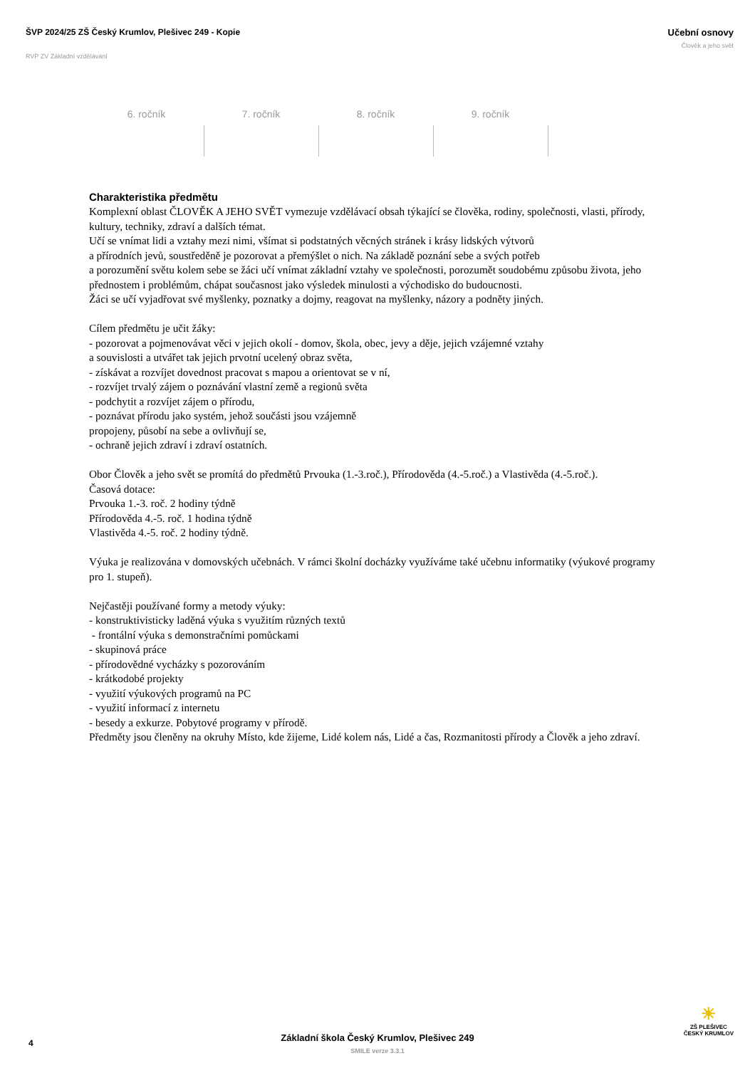ŠVP 2024/25 ZŠ Český Krumlov, Plešivec 249 - Kopie
RVP ZV Základní vzdělávání
Učební osnovy
Člověk a jeho svět
| 6. ročník | 7. ročník | 8. ročník | 9. ročník |
| --- | --- | --- | --- |
Charakteristika předmětu
Komplexní oblast ČLOVĚK A JEHO SVĚT vymezuje vzdělávací obsah týkající se člověka, rodiny, společnosti, vlasti, přírody, kultury, techniky, zdraví a dalších témat.
Učí se vnímat lidi a vztahy mezi nimi, všímat si podstatných věcných stránek i krásy lidských výtvorů
a přírodních jevů, soustředěně je pozorovat a přemýšlet o nich. Na základě poznání sebe a svých potřeb
a porozumění světu kolem sebe se žáci učí vnímat základní vztahy ve společnosti, porozumět soudobému způsobu života, jeho přednostem i problémům, chápat současnost jako výsledek minulosti a východisko do budoucnosti.
Žáci se učí vyjadřovat své myšlenky, poznatky a dojmy, reagovat na myšlenky, názory a podněty jiných.
Cílem předmětu je učit žáky:
- pozorovat a pojmenovávat věci v jejich okolí - domov, škola, obec, jevy a děje, jejich vzájemné vztahy
a souvislosti a utvářet tak jejich prvotní ucelený obraz světa,
- získávat a rozvíjet dovednost pracovat s mapou a orientovat se v ní,
- rozvíjet trvalý zájem o poznávání vlastní země a regionů světa
- podchytit a rozvíjet zájem o přírodu,
- poznávat přírodu jako systém, jehož součásti jsou vzájemně
propojeny, působí na sebe a ovlivňují se,
- ochraně jejich zdraví i zdraví ostatních.
Obor Člověk a jeho svět se promítá do předmětů Prvouka (1.-3.roč.), Přírodověda (4.-5.roč.) a Vlastivěda (4.-5.roč.).
Časová dotace:
Prvouka 1.-3. roč. 2 hodiny týdně
Přírodověda 4.-5. roč. 1 hodina týdně
Vlastivěda 4.-5. roč. 2 hodiny týdně.
Výuka je realizována v domovských učebnách. V rámci školní docházky využíváme také učebnu informatiky (výukové programy pro 1. stupeň).
Nejčastěji používané formy a metody výuky:
- konstruktivisticky laděná výuka s využitím různých textů
- frontální výuka s demonstračními pomůckami
- skupinová práce
- přírodovědné vycházky s pozorováním
- krátkodobé projekty
- využití výukových programů na PC
- využití informací z internetu
- besedy a exkurze. Pobytové programy v přírodě.
Předměty jsou členěny na okruhy Místo, kde žijeme, Lidé kolem nás, Lidé a čas, Rozmanitosti přírody a Člověk a jeho zdraví.
4
Základní škola Český Krumlov, Plešivec 249
SMILE verze 3.3.1
☀
ZŠ PLEŠIVEC
ČESKÝ KRUMLOV